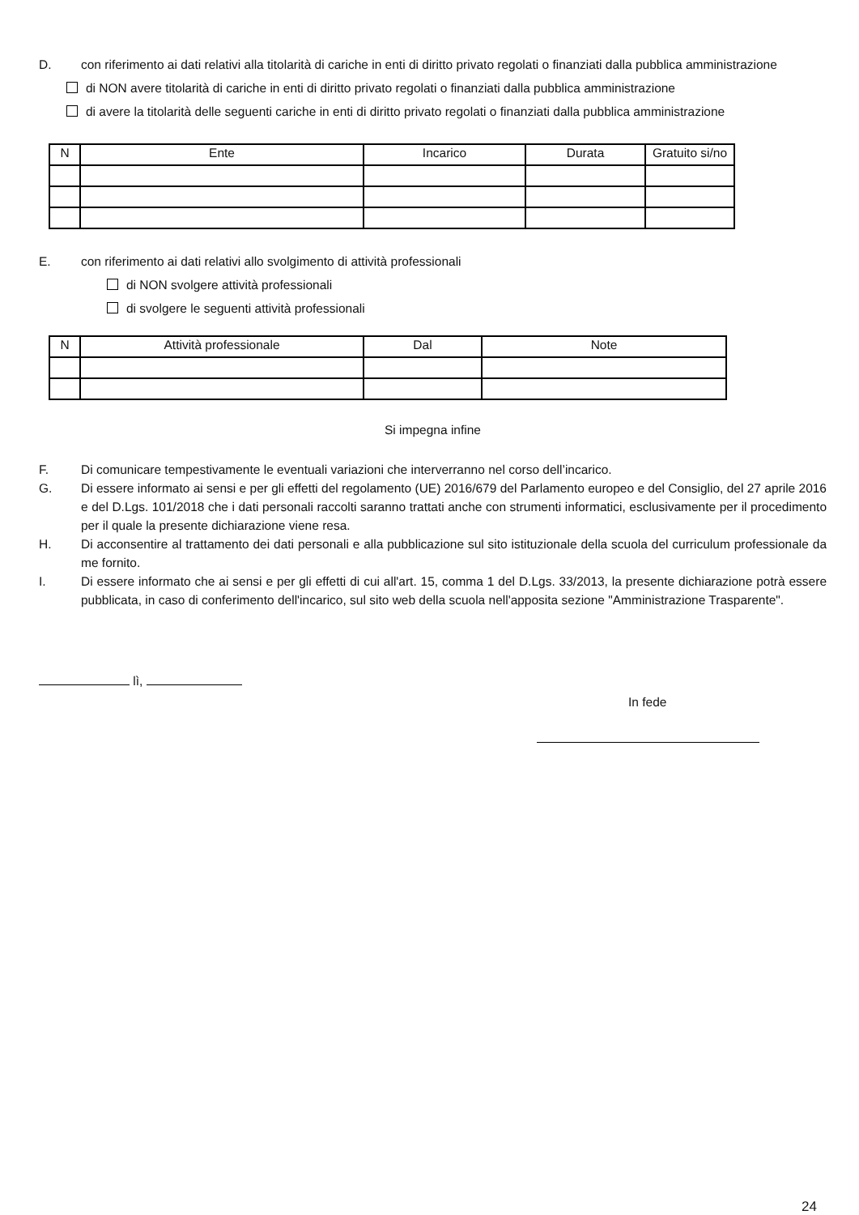D. con riferimento ai dati relativi alla titolarità di cariche in enti di diritto privato regolati o finanziati dalla pubblica amministrazione
di NON avere titolarità di cariche in enti di diritto privato regolati o finanziati dalla pubblica amministrazione
di avere la titolarità delle seguenti cariche in enti di diritto privato regolati o finanziati dalla pubblica amministrazione
| N | Ente | Incarico | Durata | Gratuito si/no |
| --- | --- | --- | --- | --- |
E. con riferimento ai dati relativi allo svolgimento di attività professionali
di NON svolgere attività professionali
di svolgere le seguenti attività professionali
| N | Attività professionale | Dal | Note |
| --- | --- | --- | --- |
Si impegna infine
F. Di comunicare tempestivamente le eventuali variazioni che interverranno nel corso dell’incarico.
G. Di essere informato ai sensi e per gli effetti del regolamento (UE) 2016/679 del Parlamento europeo e del Consiglio, del 27 aprile 2016 e del D.Lgs. 101/2018 che i dati personali raccolti saranno trattati anche con strumenti informatici, esclusivamente per il procedimento per il quale la presente dichiarazione viene resa.
H. Di acconsentire al trattamento dei dati personali e alla pubblicazione sul sito istituzionale della scuola del curriculum professionale da me fornito.
I. Di essere informato che ai sensi e per gli effetti di cui all'art. 15, comma 1 del D.Lgs. 33/2013, la presente dichiarazione potrà essere pubblicata, in caso di conferimento dell'incarico, sul sito web della scuola nell'apposita sezione "Amministrazione Trasparente".
lì,
In fede
24